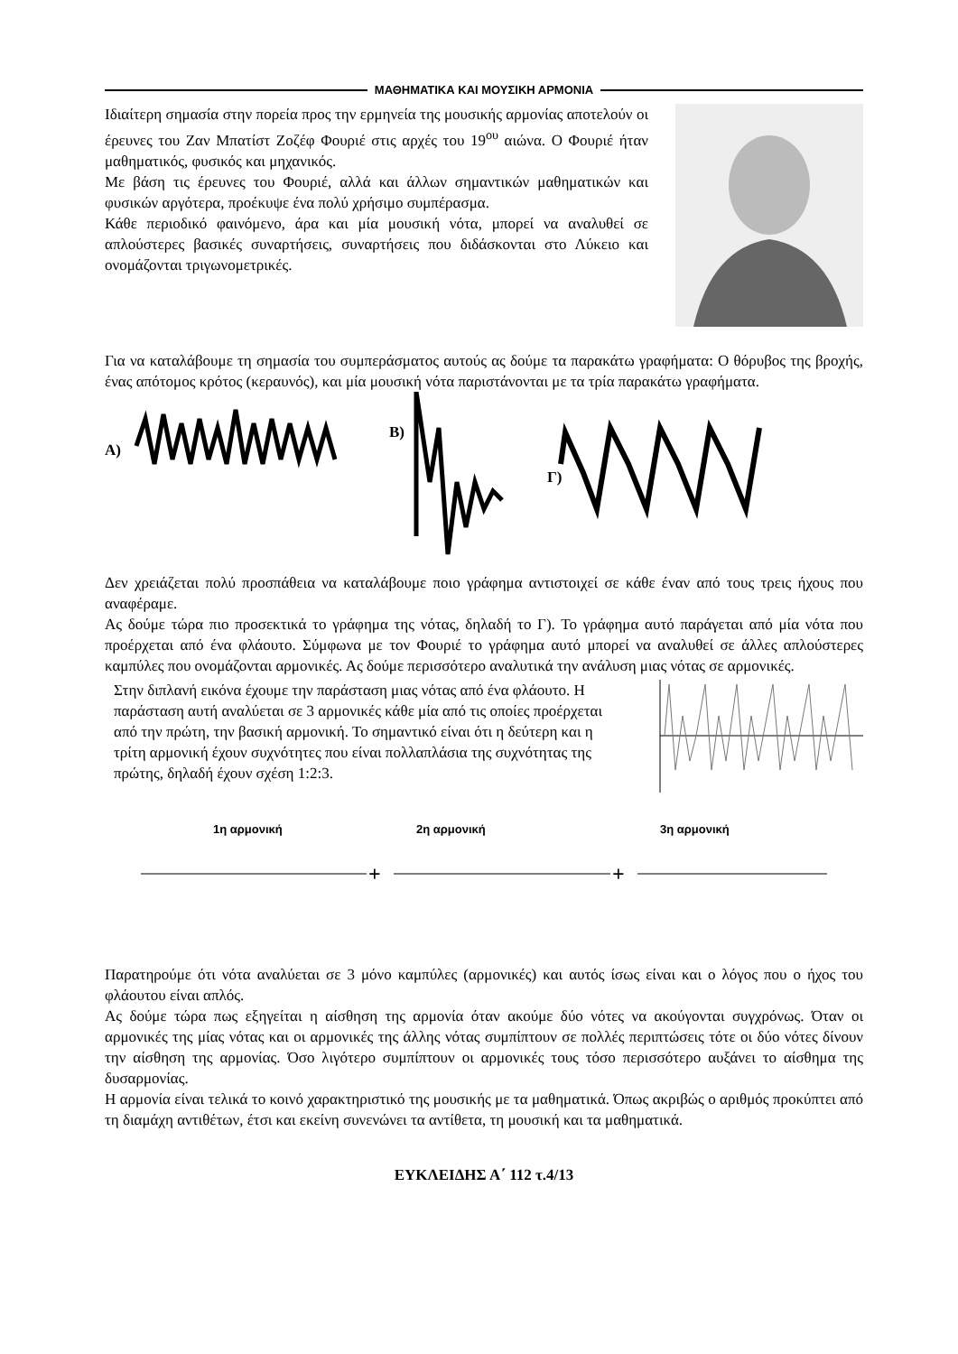ΜΑΘΗΜΑΤΙΚΑ ΚΑΙ ΜΟΥΣΙΚΗ ΑΡΜΟΝΙΑ
Ιδιαίτερη σημασία στην πορεία προς την ερμηνεία της μουσικής αρμονίας αποτελούν οι έρευνες του Ζαν Μπατίστ Ζοζέφ Φουριέ στις αρχές του 19<sup>ου</sup> αιώνα. Ο Φουριέ ήταν μαθηματικός, φυσικός και μηχανικός.
Με βάση τις έρευνες του Φουριέ, αλλά και άλλων σημαντικών μαθηματικών και φυσικών αργότερα, προέκυψε ένα πολύ χρήσιμο συμπέρασμα.
Κάθε περιοδικό φαινόμενο, άρα και μία μουσική νότα, μπορεί να αναλυθεί σε απλούστερες βασικές συναρτήσεις, συναρτήσεις που διδάσκονται στο Λύκειο και ονομάζονται τριγωνομετρικές.
Για να καταλάβουμε τη σημασία του συμπεράσματος αυτούς ας δούμε τα παρακάτω γραφήματα: Ο θόρυβος της βροχής, ένας απότομος κρότος (κεραυνός), και μία μουσική νότα παριστάνονται με τα τρία παρακάτω γραφήματα.
A)
B)
Γ)
Δεν χρειάζεται πολύ προσπάθεια να καταλάβουμε ποιο γράφημα αντιστοιχεί σε κάθε έναν από τους τρεις ήχους που αναφέραμε.
Ας δούμε τώρα πιο προσεκτικά το γράφημα της νότας, δηλαδή το Γ). Το γράφημα αυτό παράγεται από μία νότα που προέρχεται από ένα φλάουτο. Σύμφωνα με τον Φουριέ το γράφημα αυτό μπορεί να αναλυθεί σε άλλες απλούστερες καμπύλες που ονομάζονται αρμονικές. Ας δούμε περισσότερο αναλυτικά την ανάλυση μιας νότας σε αρμονικές.
Στην διπλανή εικόνα έχουμε την παράσταση μιας νότας από ένα φλάουτο. Η παράσταση αυτή αναλύεται σε 3 αρμονικές κάθε μία από τις οποίες προέρχεται από την πρώτη, την βασική αρμονική. Το σημαντικό είναι ότι η δεύτερη και η τρίτη αρμονική έχουν συχνότητες που είναι πολλαπλάσια της συχνότητας της πρώτης, δηλαδή έχουν σχέση 1:2:3.
1η αρμονική
2η αρμονική
3η αρμονική
+
+
Παρατηρούμε ότι νότα αναλύεται σε 3 μόνο καμπύλες (αρμονικές) και αυτός ίσως είναι και ο λόγος που ο ήχος του φλάουτου είναι απλός.
Ας δούμε τώρα πως εξηγείται η αίσθηση της αρμονία όταν ακούμε δύο νότες να ακούγονται συγχρόνως. Όταν οι αρμονικές της μίας νότας και οι αρμονικές της άλλης νότας συμπίπτουν σε πολλές περιπτώσεις τότε οι δύο νότες δίνουν την αίσθηση της αρμονίας. Όσο λιγότερο συμπίπτουν οι αρμονικές τους τόσο περισσότερο αυξάνει το αίσθημα της δυσαρμονίας.
Η αρμονία είναι τελικά το κοινό χαρακτηριστικό της μουσικής με τα μαθηματικά. Όπως ακριβώς ο αριθμός προκύπτει από τη διαμάχη αντιθέτων, έτσι και εκείνη συνενώνει τα αντίθετα, τη μουσική και τα μαθηματικά.
ΕΥΚΛΕΙΔΗΣ Α΄ 112 τ.4/13